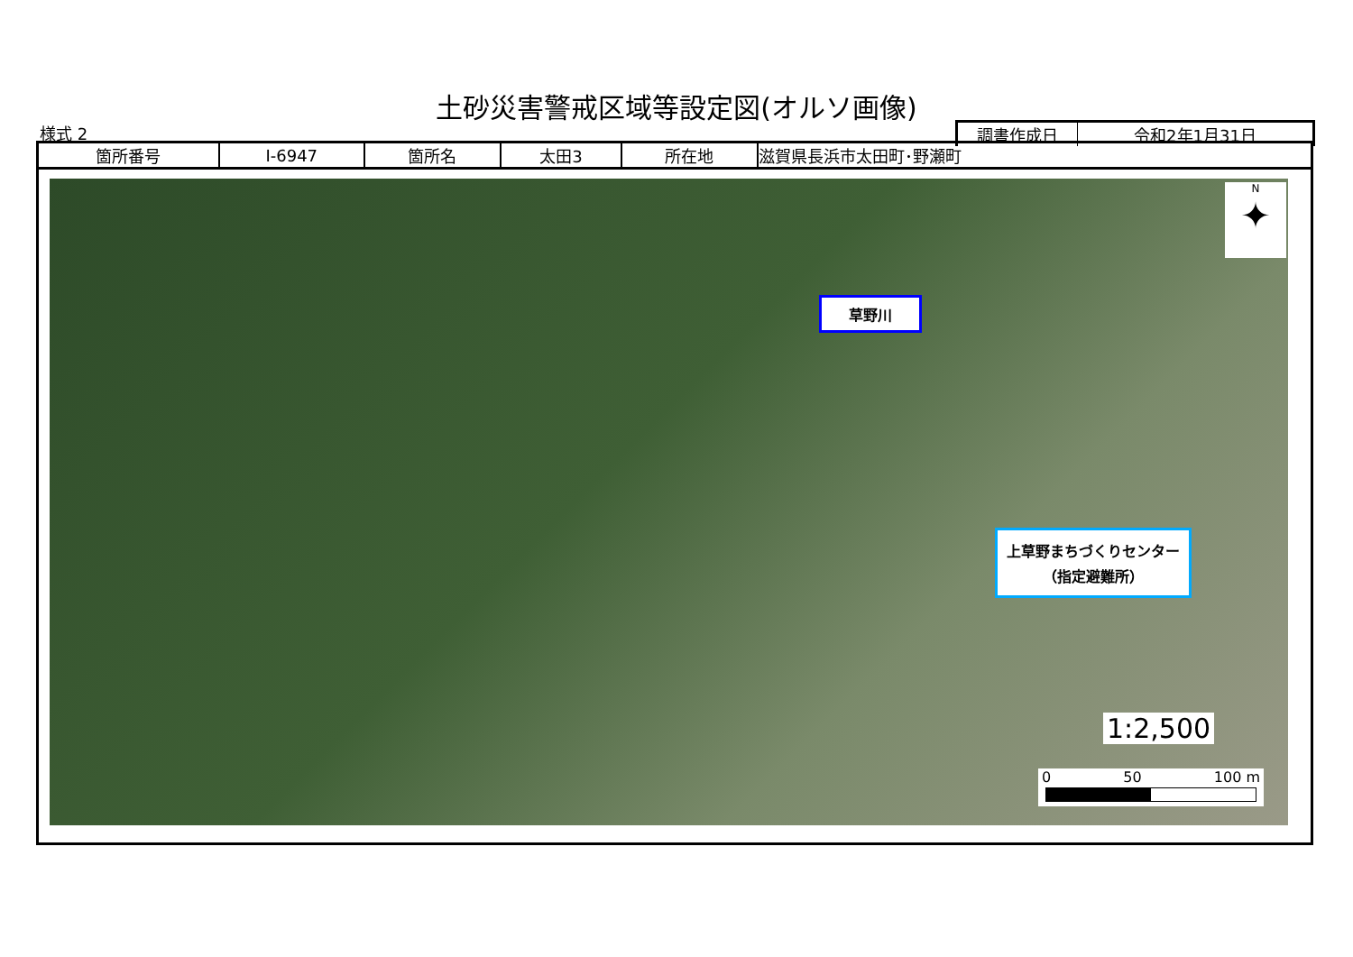土砂災害警戒区域等設定図(オルソ画像)
様式 2
| 調書作成日 | 令和2年1月31日 |
| 箇所番号 | I-6947 | 箇所名 | 太田3 | 所在地 | 滋賀県長浜市太田町･野瀬町 |
草野川
上草野まちづくりセンター
（指定避難所）
N
✦
1:2,500
0 50 100 m